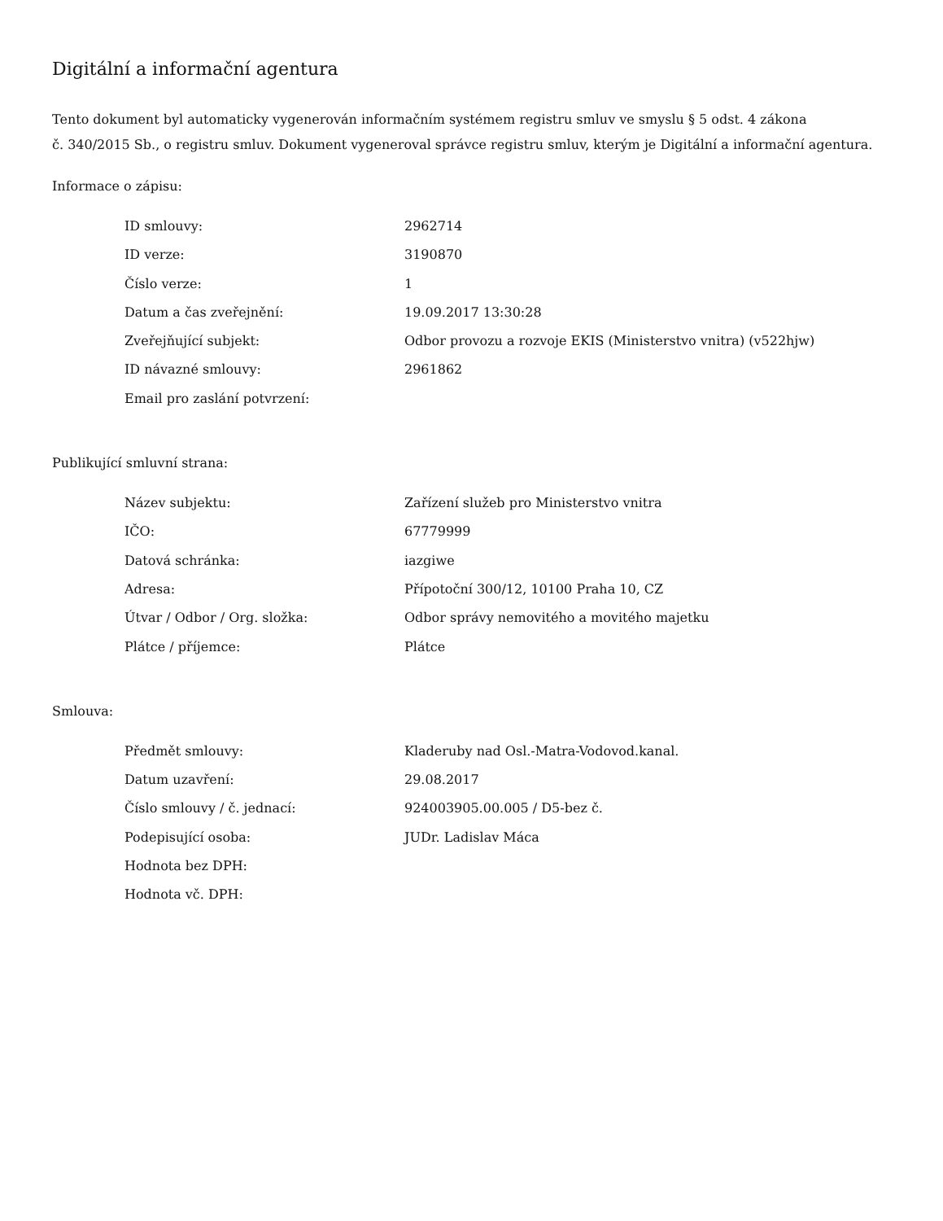Digitální a informační agentura
Tento dokument byl automaticky vygenerován informačním systémem registru smluv ve smyslu § 5 odst. 4 zákona
č. 340/2015 Sb., o registru smluv. Dokument vygeneroval správce registru smluv, kterým je Digitální a informační agentura.
Informace o zápisu:
| ID smlouvy: | 2962714 |
| ID verze: | 3190870 |
| Číslo verze: | 1 |
| Datum a čas zveřejnění: | 19.09.2017 13:30:28 |
| Zveřejňující subjekt: | Odbor provozu a rozvoje EKIS (Ministerstvo vnitra) (v522hjw) |
| ID návazné smlouvy: | 2961862 |
| Email pro zaslání potvrzení: | |
Publikující smluvní strana:
| Název subjektu: | Zařízení služeb pro Ministerstvo vnitra |
| IČO: | 67779999 |
| Datová schránka: | iazgiwe |
| Adresa: | Přípotoční 300/12, 10100 Praha 10, CZ |
| Útvar / Odbor / Org. složka: | Odbor správy nemovitého a movitého majetku |
| Plátce / příjemce: | Plátce |
Smlouva:
| Předmět smlouvy: | Kladeruby nad Osl.-Matra-Vodovod.kanal. |
| Datum uzavření: | 29.08.2017 |
| Číslo smlouvy / č. jednací: | 924003905.00.005 / D5-bez č. |
| Podepisující osoba: | JUDr. Ladislav Máca |
| Hodnota bez DPH: | |
| Hodnota vč. DPH: | |